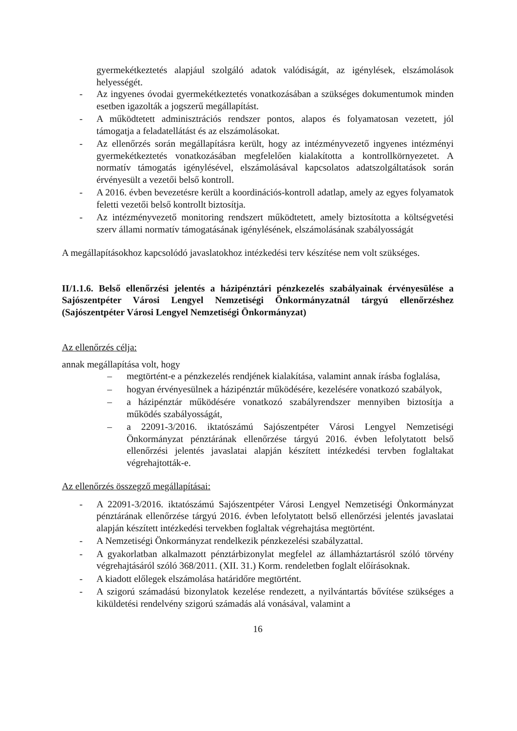gyermekétkeztetés alapjául szolgáló adatok valódiságát, az igénylések, elszámolások helyességét.
- Az ingyenes óvodai gyermekétkeztetés vonatkozásában a szükséges dokumentumok minden esetben igazolták a jogszerű megállapítást.
- A működtetett adminisztrációs rendszer pontos, alapos és folyamatosan vezetett, jól támogatja a feladatellátást és az elszámolásokat.
- Az ellenőrzés során megállapításra került, hogy az intézményvezető ingyenes intézményi gyermekétkeztetés vonatkozásában megfelelően kialakította a kontrollkörnyezetet. A normatív támogatás igénylésével, elszámolásával kapcsolatos adatszolgáltatások során érvényesült a vezetői belső kontroll.
- A 2016. évben bevezetésre került a koordinációs-kontroll adatlap, amely az egyes folyamatok feletti vezetői belső kontrollt biztosítja.
- Az intézményvezető monitoring rendszert működtetett, amely biztosította a költségvetési szerv állami normatív támogatásának igénylésének, elszámolásának szabályosságát
A megállapításokhoz kapcsolódó javaslatokhoz intézkedési terv készítése nem volt szükséges.
II/1.1.6. Belső ellenőrzési jelentés a házipénztári pénzkezelés szabályainak érvényesülése a Sajószentpéter Városi Lengyel Nemzetiségi Önkormányzatnál tárgyú ellenőrzéshez (Sajószentpéter Városi Lengyel Nemzetiségi Önkormányzat)
Az ellenőrzés célja:
annak megállapítása volt, hogy
– megtörtént-e a pénzkezelés rendjének kialakítása, valamint annak írásba foglalása,
– hogyan érvényesülnek a házipénztár működésére, kezelésére vonatkozó szabályok,
– a házipénztár működésére vonatkozó szabályrendszer mennyiben biztosítja a működés szabályosságát,
– a 22091-3/2016. iktatószámú Sajószentpéter Városi Lengyel Nemzetiségi Önkormányzat pénztárának ellenőrzése tárgyú 2016. évben lefolytatott belső ellenőrzési jelentés javaslatai alapján készített intézkedési tervben foglaltakat végrehajtották-e.
Az ellenőrzés összegző megállapításai:
- A 22091-3/2016. iktatószámú Sajószentpéter Városi Lengyel Nemzetiségi Önkormányzat pénztárának ellenőrzése tárgyú 2016. évben lefolytatott belső ellenőrzési jelentés javaslatai alapján készített intézkedési tervekben foglaltak végrehajtása megtörtént.
- A Nemzetiségi Önkormányzat rendelkezik pénzkezelési szabályzattal.
- A gyakorlatban alkalmazott pénztárbizonylat megfelel az államháztartásról szóló törvény végrehajtásáról szóló 368/2011. (XII. 31.) Korm. rendeletben foglalt előírásoknak.
- A kiadott előlegek elszámolása határidőre megtörtént.
- A szigorú számadású bizonylatok kezelése rendezett, a nyilvántartás bővítése szükséges a kiküldetési rendelvény szigorú számadás alá vonásával, valamint a
16